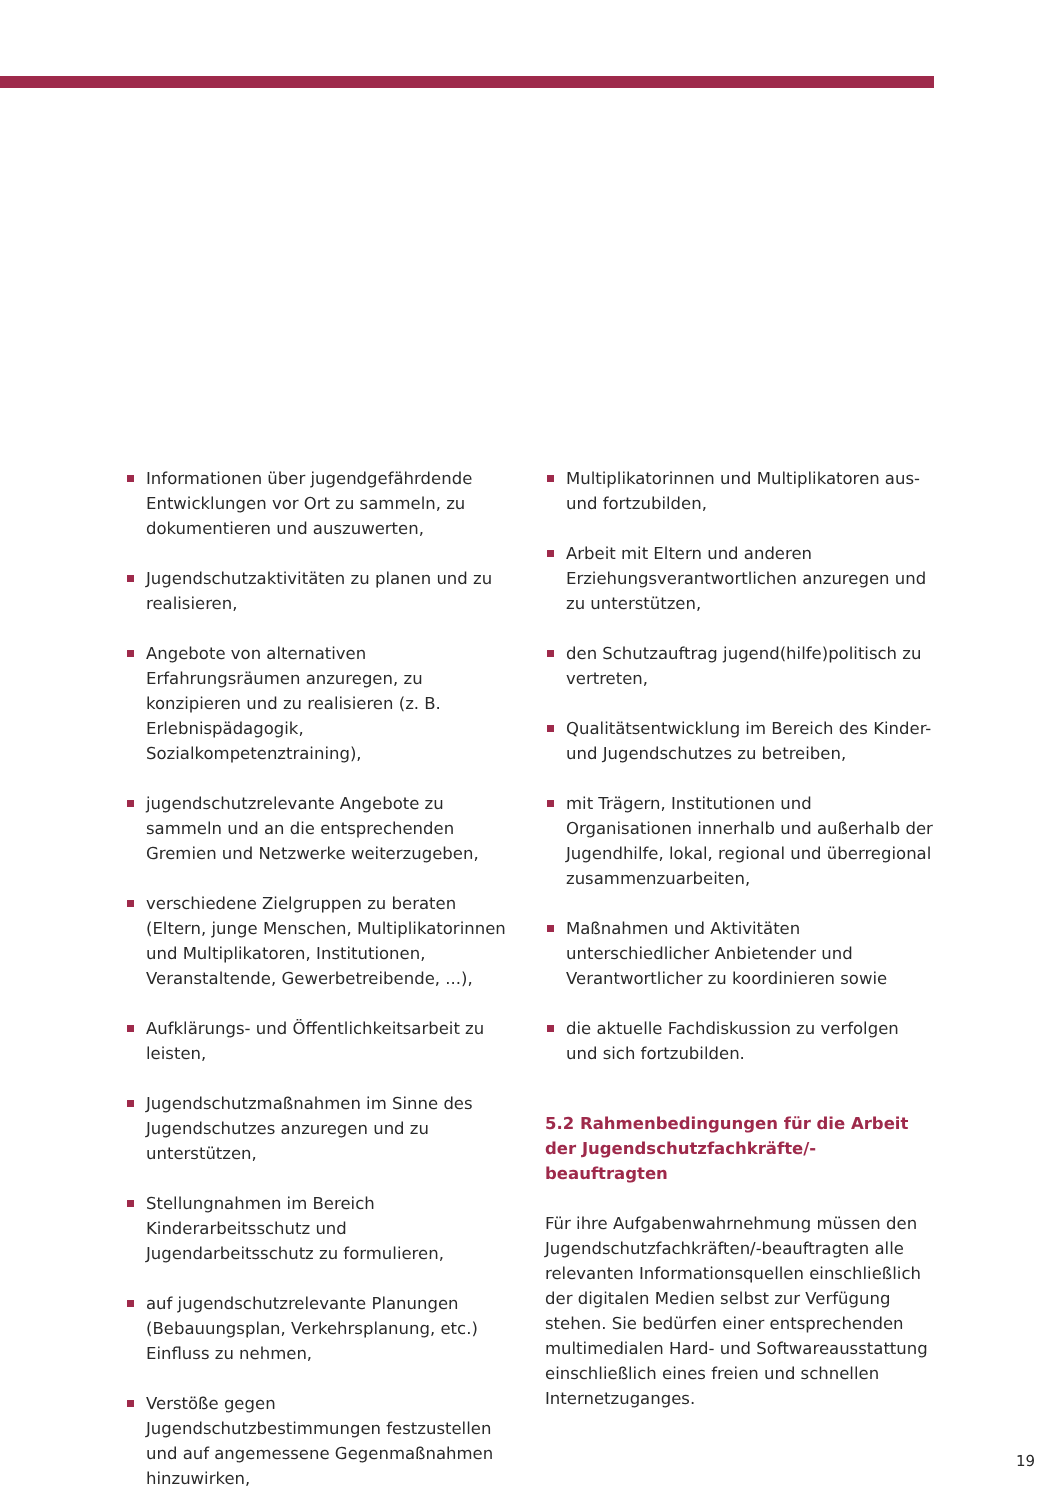Informationen über jugendgefährdende Entwicklungen vor Ort zu sammeln, zu dokumentieren und auszuwerten,
Jugendschutzaktivitäten zu planen und zu realisieren,
Angebote von alternativen Erfahrungsräumen anzuregen, zu konzipieren und zu realisieren (z. B. Erlebnispädagogik, Sozialkompetenztraining),
jugendschutzrelevante Angebote zu sammeln und an die entsprechenden Gremien und Netzwerke weiterzugeben,
verschiedene Zielgruppen zu beraten (Eltern, junge Menschen, Multiplikatorinnen und Multiplikatoren, Institutionen, Veranstaltende, Gewerbetreibende, ...),
Aufklärungs- und Öffentlichkeitsarbeit zu leisten,
Jugendschutzmaßnahmen im Sinne des Jugendschutzes anzuregen und zu unterstützen,
Stellungnahmen im Bereich Kinderarbeitsschutz und Jugendarbeitsschutz zu formulieren,
auf jugendschutzrelevante Planungen (Bebauungsplan, Verkehrsplanung, etc.) Einfluss zu nehmen,
Verstöße gegen Jugendschutzbestimmungen festzustellen und auf angemessene Gegenmaßnahmen hinzuwirken,
Multiplikatorinnen und Multiplikatoren aus- und fortzubilden,
Arbeit mit Eltern und anderen Erziehungsverantwortlichen anzuregen und zu unterstützen,
den Schutzauftrag jugend(hilfe)politisch zu vertreten,
Qualitätsentwicklung im Bereich des Kinder- und Jugendschutzes zu betreiben,
mit Trägern, Institutionen und Organisationen innerhalb und außerhalb der Jugendhilfe, lokal, regional und überregional zusammenzuarbeiten,
Maßnahmen und Aktivitäten unterschiedlicher Anbietender und Verantwortlicher zu koordinieren sowie
die aktuelle Fachdiskussion zu verfolgen und sich fortzubilden.
5.2 Rahmenbedingungen für die Arbeit der Jugendschutzfachkräfte/-beauftragten
Für ihre Aufgabenwahrnehmung müssen den Jugendschutzfachkräften/-beauftragten alle relevanten Informationsquellen einschließlich der digitalen Medien selbst zur Verfügung stehen. Sie bedürfen einer entsprechenden multimedialen Hard- und Softwareausstattung einschließlich eines freien und schnellen Internetzuganges.
19